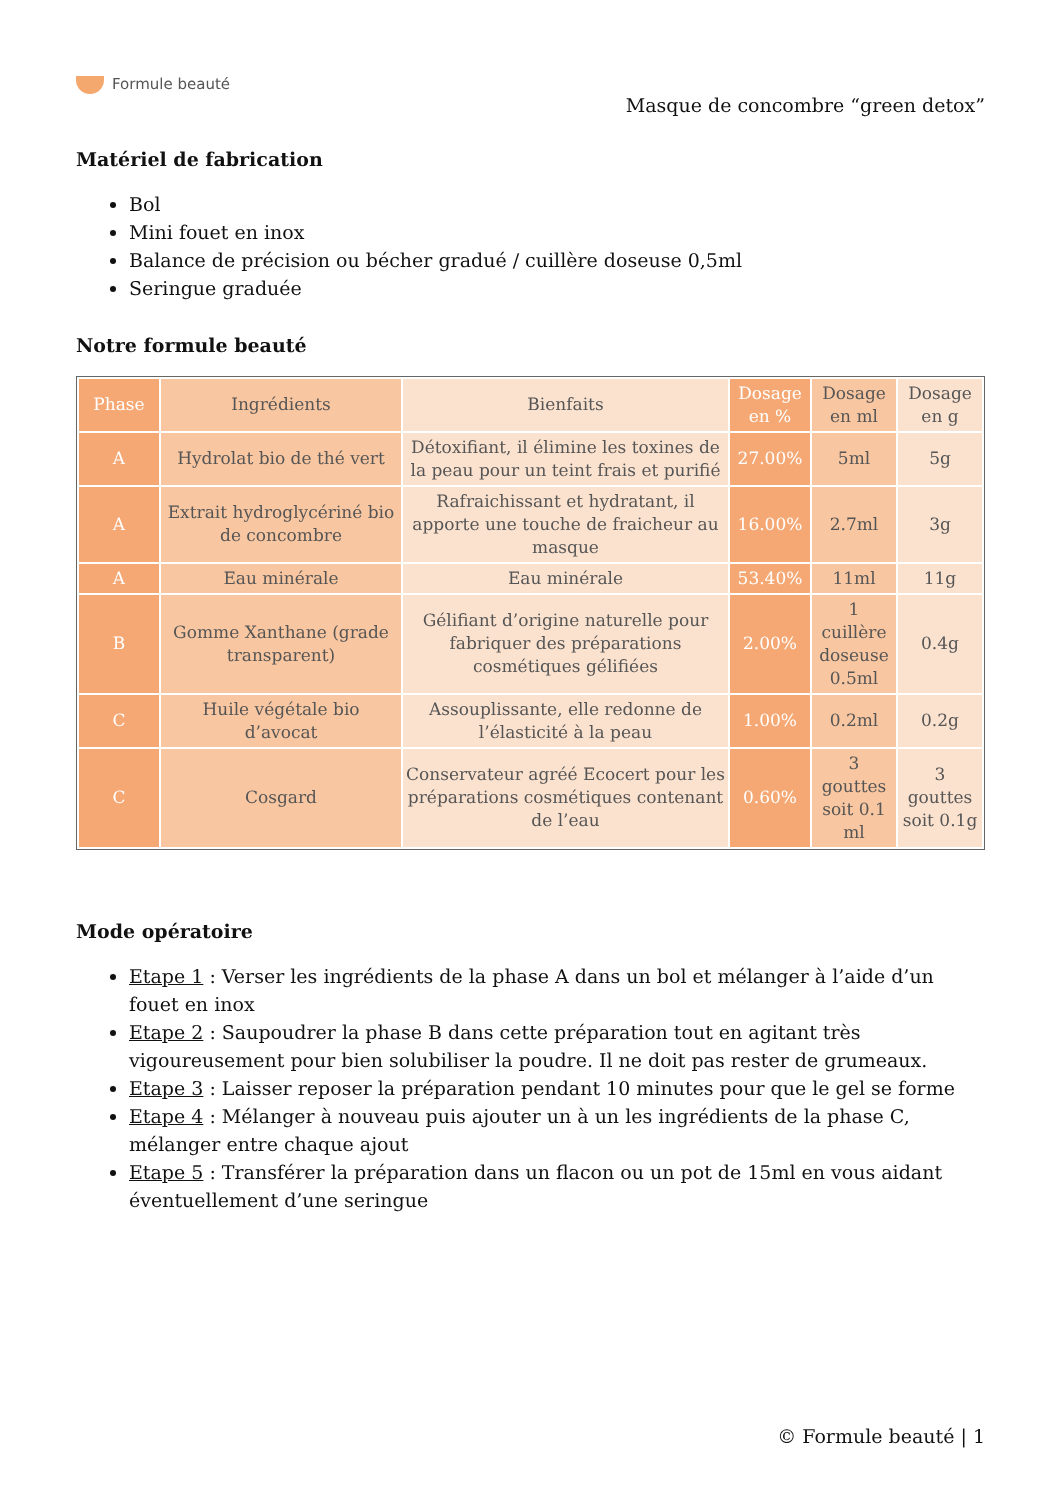Formule beauté
Masque de concombre “green detox”
Matériel de fabrication
Bol
Mini fouet en inox
Balance de précision ou bécher gradué / cuillère doseuse 0,5ml
Seringue graduée
Notre formule beauté
| Phase | Ingrédients | Bienfaits | Dosage en % | Dosage en ml | Dosage en g |
| --- | --- | --- | --- | --- | --- |
| A | Hydrolat bio de thé vert | Détoxifiant, il élimine les toxines de la peau pour un teint frais et purifié | 27.00% | 5ml | 5g |
| A | Extrait hydroglycériné bio de concombre | Rafraichissant et hydratant, il apporte une touche de fraicheur au masque | 16.00% | 2.7ml | 3g |
| A | Eau minérale | Eau minérale | 53.40% | 11ml | 11g |
| B | Gomme Xanthane (grade transparent) | Gélifiant d’origine naturelle pour fabriquer des préparations cosmétiques gélifiées | 2.00% | 1 cuillère doseuse 0.5ml | 0.4g |
| C | Huile végétale bio d’avocat | Assouplissante, elle redonne de l’élasticité à la peau | 1.00% | 0.2ml | 0.2g |
| C | Cosgard | Conservateur agréé Ecocert pour les préparations cosmétiques contenant de l’eau | 0.60% | 3 gouttes soit 0.1 ml | 3 gouttes soit 0.1g |
Mode opératoire
Etape 1 : Verser les ingrédients de la phase A dans un bol et mélanger à l’aide d’un fouet en inox
Etape 2 : Saupoudrer la phase B dans cette préparation tout en agitant très vigoureusement pour bien solubiliser la poudre. Il ne doit pas rester de grumeaux.
Etape 3 : Laisser reposer la préparation pendant 10 minutes pour que le gel se forme
Etape 4 : Mélanger à nouveau puis ajouter un à un les ingrédients de la phase C, mélanger entre chaque ajout
Etape 5 : Transférer la préparation dans un flacon ou un pot de 15ml en vous aidant éventuellement d’une seringue
© Formule beauté | 1